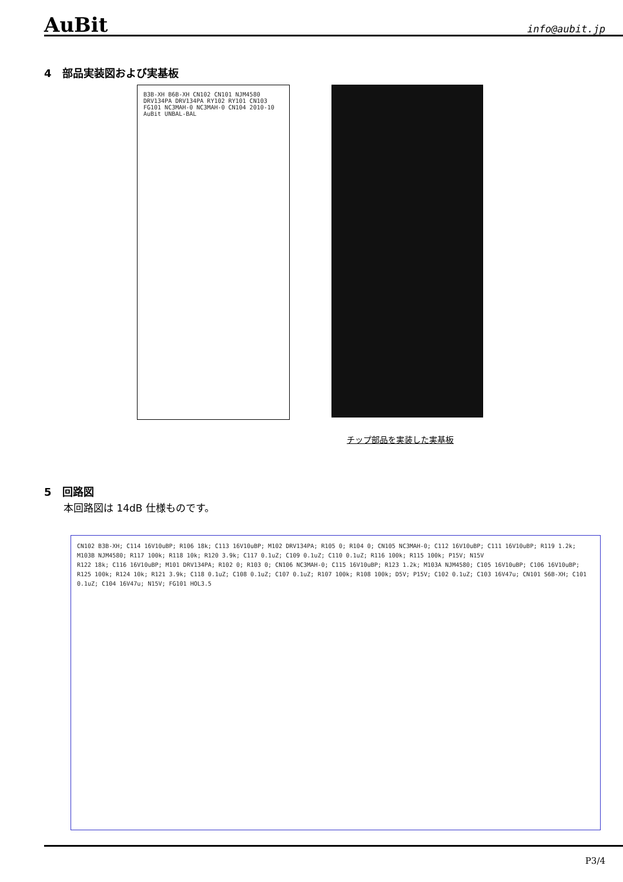AuBit info@aubit.jp
4　部品実装図および実基板
B3B-XH B6B-XH CN102 CN101 NJM4580 DRV134PA DRV134PA RY102 RY101 CN103 FG101 NC3MAH-0 NC3MAH-0 CN104 2010-10 AuBit UNBAL-BAL
チップ部品を実装した実基板
5　回路図
本回路図は 14dB 仕様ものです。
CN102 B3B-XH; C114 16V10uBP; R106 18k; C113 16V10uBP; M102 DRV134PA; R105 0; R104 0; CN105 NC3MAH-0; C112 16V10uBP; C111 16V10uBP; R119 1.2k; M103B NJM4580; R117 100k; R118 10k; R120 3.9k; C117 0.1uZ; C109 0.1uZ; C110 0.1uZ; R116 100k; R115 100k; P15V; N15V
R122 18k; C116 16V10uBP; M101 DRV134PA; R102 0; R103 0; CN106 NC3MAH-0; C115 16V10uBP; R123 1.2k; M103A NJM4580; C105 16V10uBP; C106 16V10uBP; R125 100k; R124 10k; R121 3.9k; C118 0.1uZ; C108 0.1uZ; C107 0.1uZ; R107 100k; R108 100k; D5V; P15V; C102 0.1uZ; C103 16V47u; CN101 S6B-XH; C101 0.1uZ; C104 16V47u; N15V; FG101 HOL3.5
P3/4